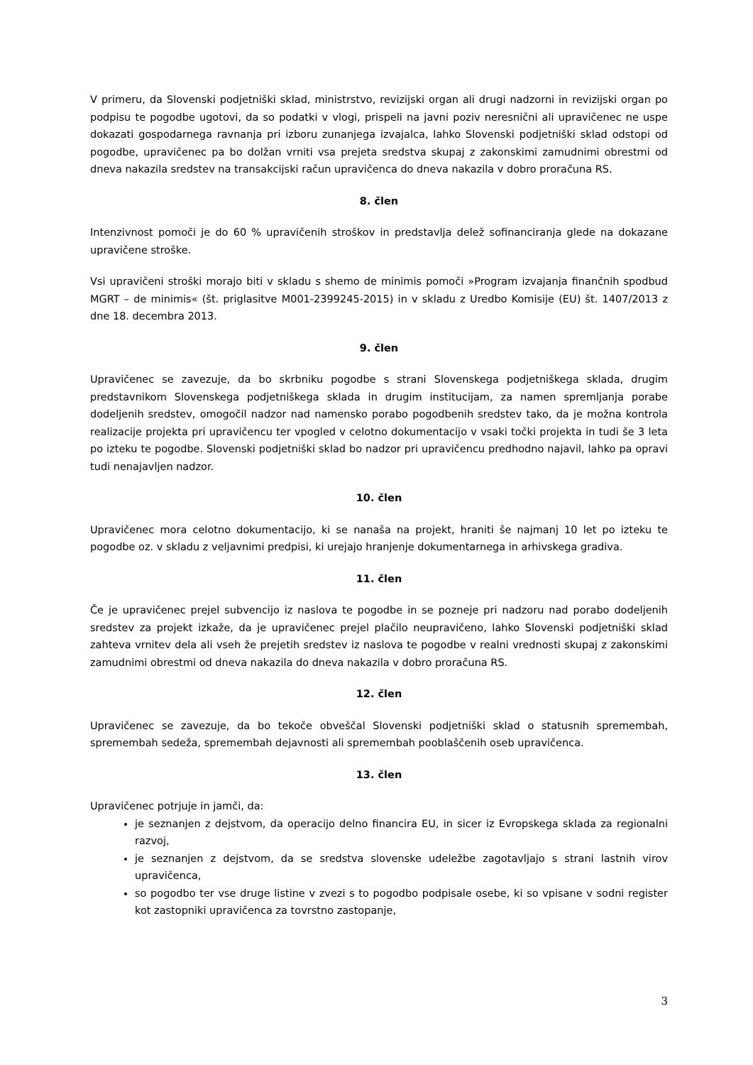V primeru, da Slovenski podjetniški sklad, ministrstvo, revizijski organ ali drugi nadzorni in revizijski organ po podpisu te pogodbe ugotovi, da so podatki v vlogi, prispeli na javni poziv neresnični ali upravičenec ne uspe dokazati gospodarnega ravnanja pri izboru zunanjega izvajalca, lahko Slovenski podjetniški sklad odstopi od pogodbe, upravičenec pa bo dolžan vrniti vsa prejeta sredstva skupaj z zakonskimi zamudnimi obrestmi od dneva nakazila sredstev na transakcijski račun upravičenca do dneva nakazila v dobro proračuna RS.
8. člen
Intenzivnost pomoči je do 60 % upravičenih stroškov in predstavlja delež sofinanciranja glede na dokazane upravičene stroške.
Vsi upravičeni stroški morajo biti v skladu s shemo de minimis pomoči »Program izvajanja finančnih spodbud MGRT – de minimis« (št. priglasitve M001-2399245-2015) in v skladu z Uredbo Komisije (EU) št. 1407/2013 z dne 18. decembra 2013.
9. člen
Upravičenec se zavezuje, da bo skrbniku pogodbe s strani Slovenskega podjetniškega sklada, drugim predstavnikom Slovenskega podjetniškega sklada in drugim institucijam, za namen spremljanja porabe dodeljenih sredstev, omogočil nadzor nad namensko porabo pogodbenih sredstev tako, da je možna kontrola realizacije projekta pri upravičencu ter vpogled v celotno dokumentacijo v vsaki točki projekta in tudi še 3 leta po izteku te pogodbe. Slovenski podjetniški sklad bo nadzor pri upravičencu predhodno najavil, lahko pa opravi tudi nenajavljen nadzor.
10. člen
Upravičenec mora celotno dokumentacijo, ki se nanaša na projekt, hraniti še najmanj 10 let po izteku te pogodbe oz. v skladu z veljavnimi predpisi, ki urejajo hranjenje dokumentarnega in arhivskega gradiva.
11. člen
Če je upravičenec prejel subvencijo iz naslova te pogodbe in se pozneje pri nadzoru nad porabo dodeljenih sredstev za projekt izkaže, da je upravičenec prejel plačilo neupravičeno, lahko Slovenski podjetniški sklad zahteva vrnitev dela ali vseh že prejetih sredstev iz naslova te pogodbe v realni vrednosti skupaj z zakonskimi zamudnimi obrestmi od dneva nakazila do dneva nakazila v dobro proračuna RS.
12. člen
Upravičenec se zavezuje, da bo tekoče obveščal Slovenski podjetniški sklad o statusnih spremembah, spremembah sedeža, spremembah dejavnosti ali spremembah pooblaščenih oseb upravičenca.
13. člen
Upravičenec potrjuje in jamči, da:
je seznanjen z dejstvom, da operacijo delno financira EU, in sicer iz Evropskega sklada za regionalni razvoj,
je seznanjen z dejstvom, da se sredstva slovenske udeležbe zagotavljajo s strani lastnih virov upravičenca,
so pogodbo ter vse druge listine v zvezi s to pogodbo podpisale osebe, ki so vpisane v sodni register kot zastopniki upravičenca za tovrstno zastopanje,
3